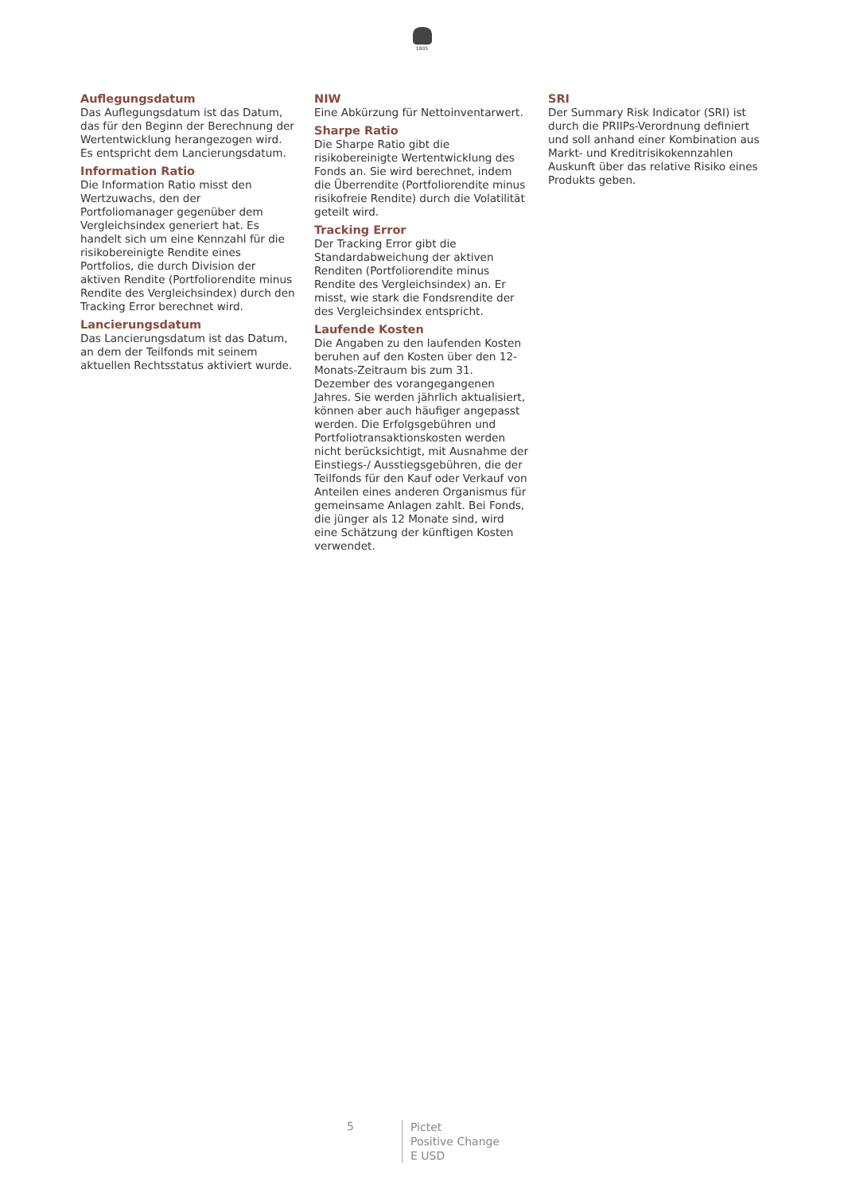1805
Auflegungsdatum
Das Auflegungsdatum ist das Datum, das für den Beginn der Berechnung der Wertentwicklung herangezogen wird. Es entspricht dem Lancierungsdatum.
Information Ratio
Die Information Ratio misst den Wertzuwachs, den der Portfoliomanager gegenüber dem Vergleichsindex generiert hat. Es handelt sich um eine Kennzahl für die risikobereinigte Rendite eines Portfolios, die durch Division der aktiven Rendite (Portfoliorendite minus Rendite des Vergleichsindex) durch den Tracking Error berechnet wird.
Lancierungsdatum
Das Lancierungsdatum ist das Datum, an dem der Teilfonds mit seinem aktuellen Rechtsstatus aktiviert wurde.
NIW
Eine Abkürzung für Nettoinventarwert.
Sharpe Ratio
Die Sharpe Ratio gibt die risikobereinigte Wertentwicklung des Fonds an. Sie wird berechnet, indem die Überrendite (Portfoliorendite minus risikofreie Rendite) durch die Volatilität geteilt wird.
Tracking Error
Der Tracking Error gibt die Standardabweichung der aktiven Renditen (Portfoliorendite minus Rendite des Vergleichsindex) an. Er misst, wie stark die Fondsrendite der des Vergleichsindex entspricht.
Laufende Kosten
Die Angaben zu den laufenden Kosten beruhen auf den Kosten über den 12-Monats-Zeitraum bis zum 31. Dezember des vorangegangenen Jahres. Sie werden jährlich aktualisiert, können aber auch häufiger angepasst werden. Die Erfolgsgebühren und Portfoliotransaktionskosten werden nicht berücksichtigt, mit Ausnahme der Einstiegs-/ Ausstiegsgebühren, die der Teilfonds für den Kauf oder Verkauf von Anteilen eines anderen Organismus für gemeinsame Anlagen zahlt. Bei Fonds, die jünger als 12 Monate sind, wird eine Schätzung der künftigen Kosten verwendet.
SRI
Der Summary Risk Indicator (SRI) ist durch die PRIIPs-Verordnung definiert und soll anhand einer Kombination aus Markt- und Kreditrisikokennzahlen Auskunft über das relative Risiko eines Produkts geben.
5
Pictet
Positive Change
E USD